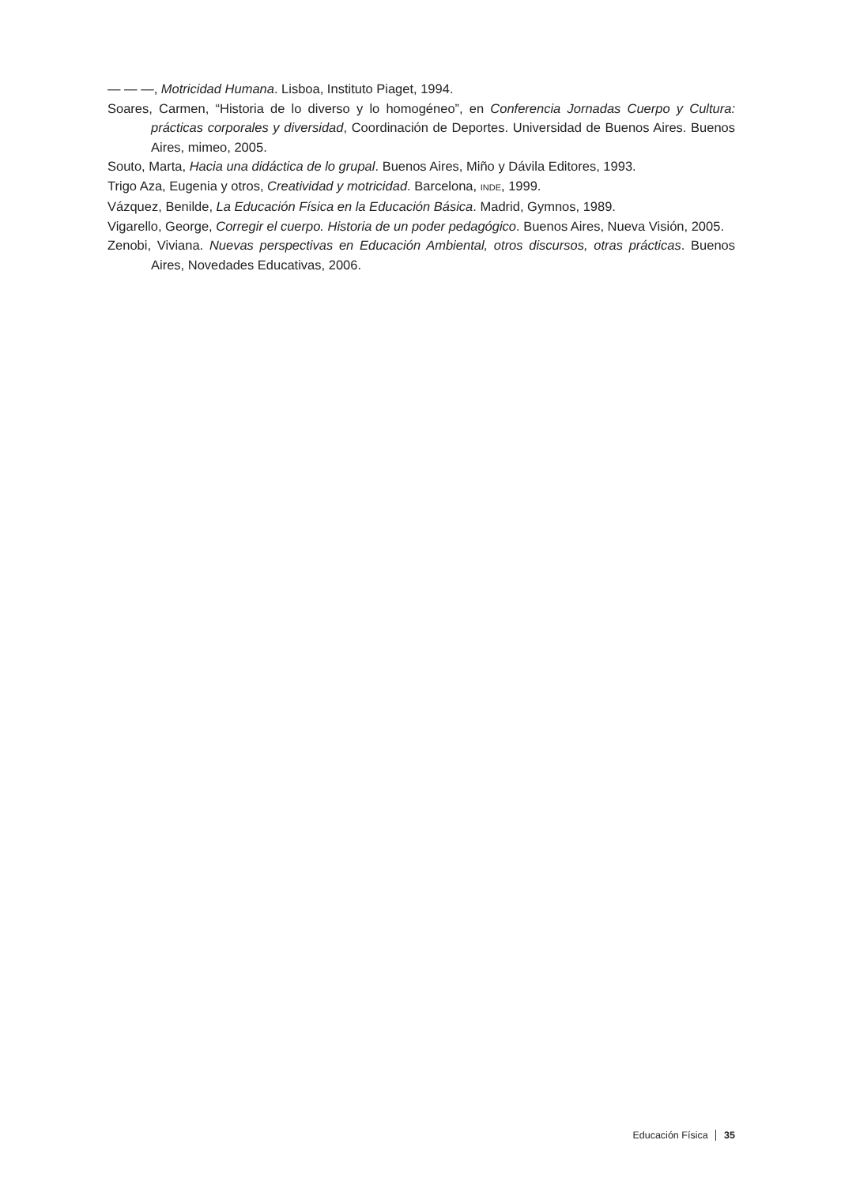— — —, Motricidad Humana. Lisboa, Instituto Piaget, 1994.
Soares, Carmen, “Historia de lo diverso y lo homogéneo”, en Conferencia Jornadas Cuerpo y Cultura: prácticas corporales y diversidad, Coordinación de Deportes. Universidad de Buenos Aires. Buenos Aires, mimeo, 2005.
Souto, Marta, Hacia una didáctica de lo grupal. Buenos Aires, Miño y Dávila Editores, 1993.
Trigo Aza, Eugenia y otros, Creatividad y motricidad. Barcelona, INDE, 1999.
Vázquez, Benilde, La Educación Física en la Educación Básica. Madrid, Gymnos, 1989.
Vigarello, George, Corregir el cuerpo. Historia de un poder pedagógico. Buenos Aires, Nueva Visión, 2005.
Zenobi, Viviana. Nuevas perspectivas en Educación Ambiental, otros discursos, otras prácticas. Buenos Aires, Novedades Educativas, 2006.
Educación Física 35